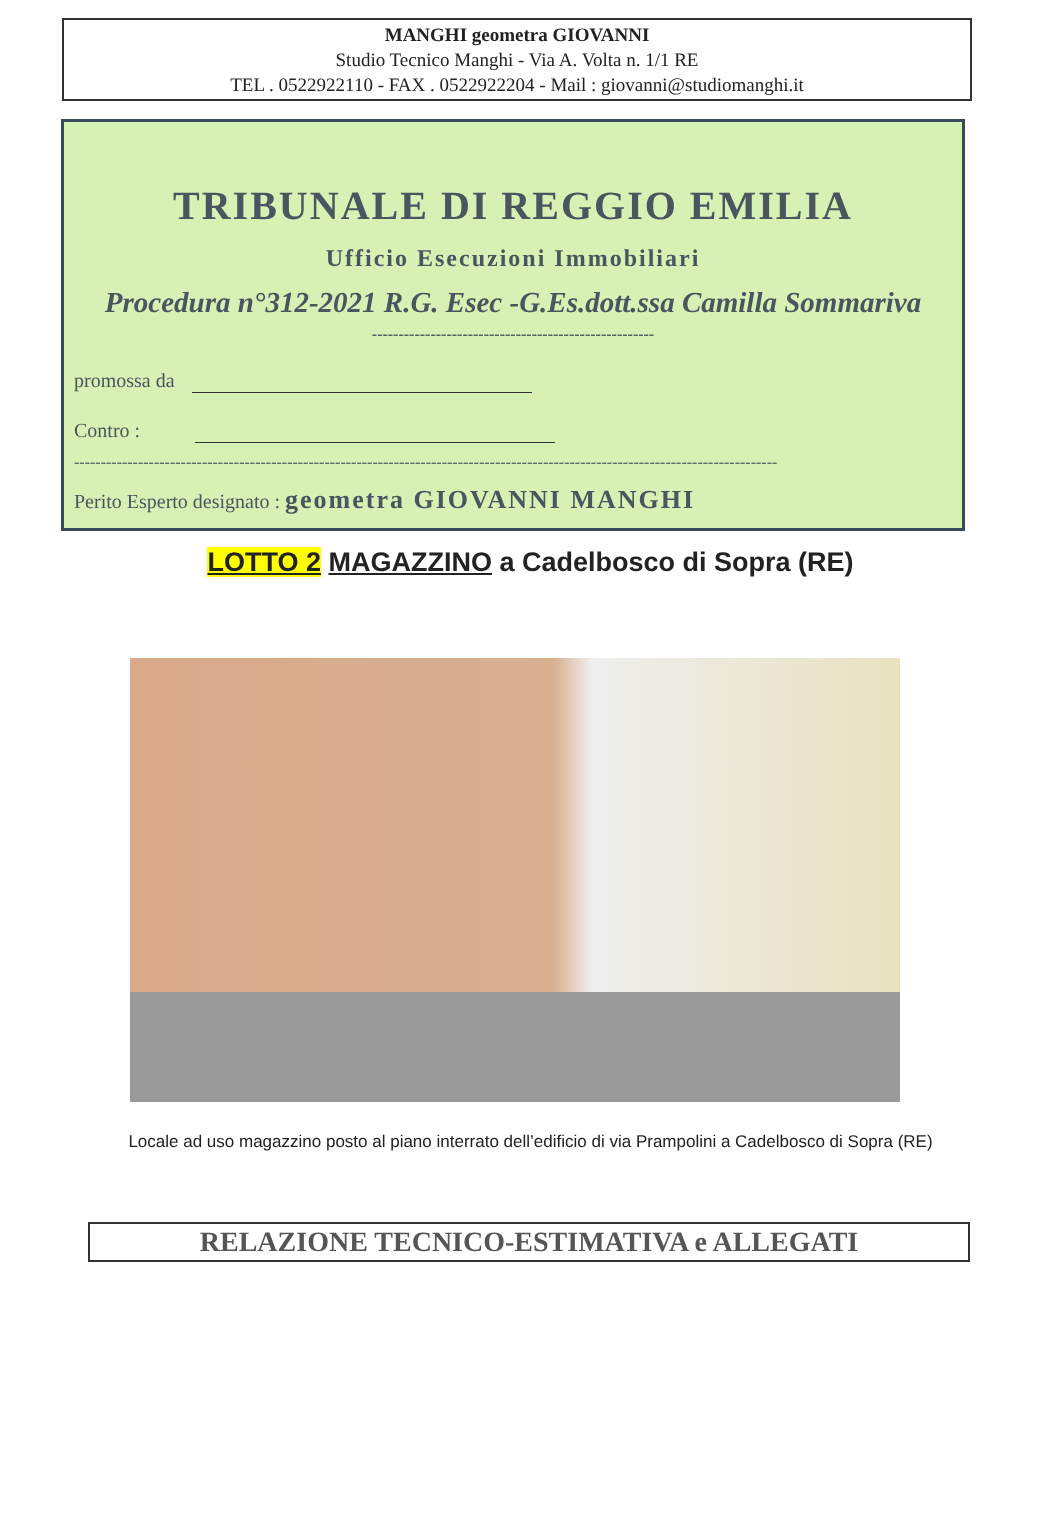MANGHI geometra GIOVANNI
Studio Tecnico Manghi - Via A. Volta n. 1/1 RE
TEL . 0522922110 - FAX . 0522922204 - Mail : giovanni@studiomanghi.it
TRIBUNALE DI REGGIO EMILIA
Ufficio Esecuzioni Immobiliari
Procedura n°312-2021 R.G. Esec -G.Es.dott.ssa Camilla Sommariva
-----------------------------------------------------
promossa da
Contro :
------------------------------------------------------------------------------------------------------------------------------------
Perito Esperto designato : geometra GIOVANNI MANGHI
LOTTO 2 MAGAZZINO a Cadelbosco di Sopra (RE)
Locale ad uso magazzino posto al piano interrato dell’edificio di via Prampolini a Cadelbosco di Sopra (RE)
RELAZIONE TECNICO-ESTIMATIVA e ALLEGATI